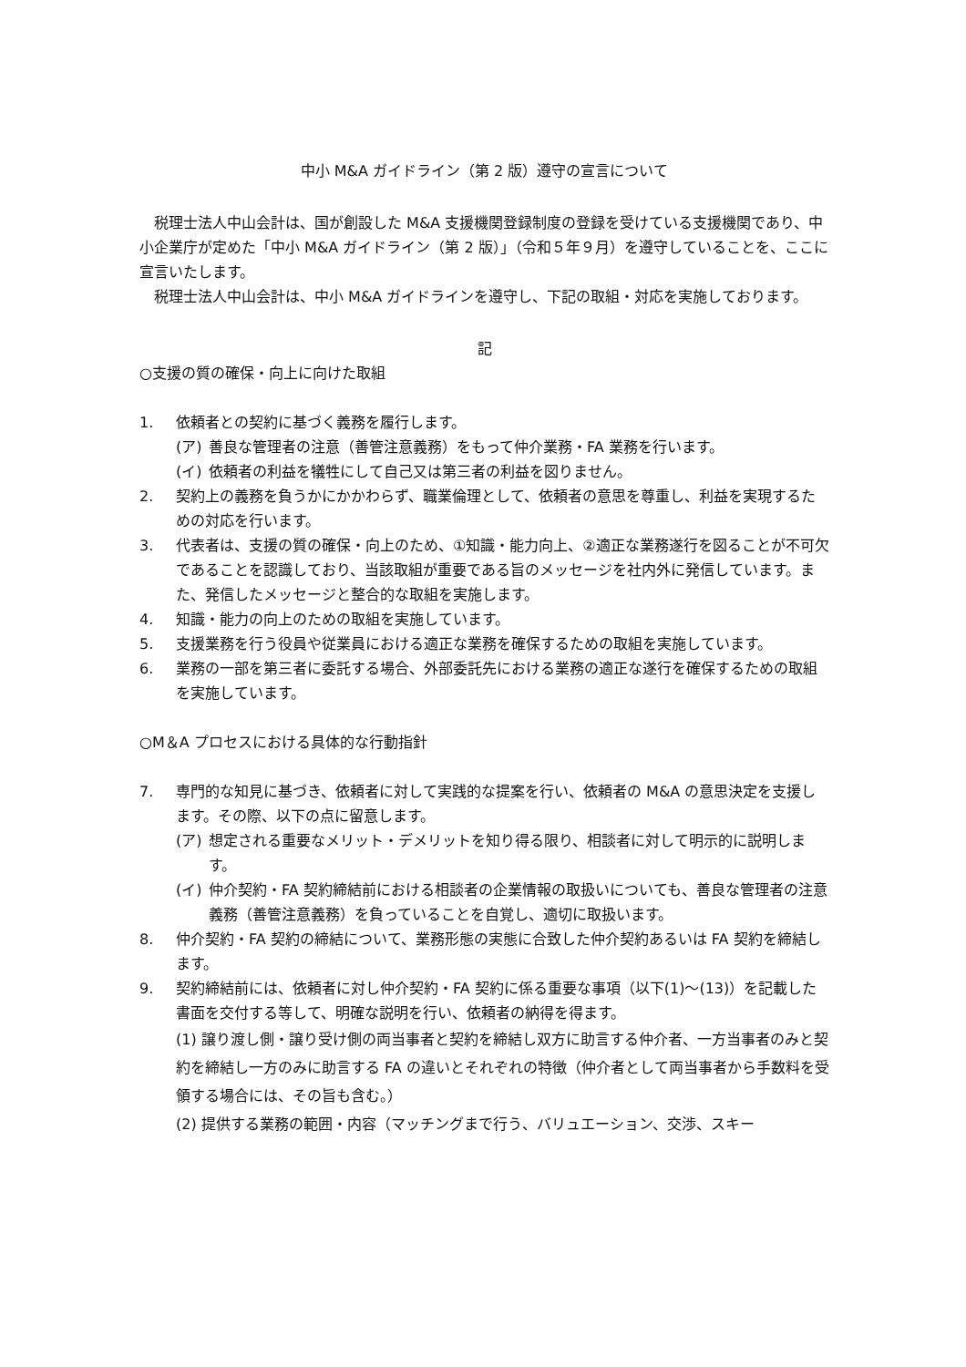中小 M&A ガイドライン（第 2 版）遵守の宣言について
税理士法人中山会計は、国が創設した M&A 支援機関登録制度の登録を受けている支援機関であり、中小企業庁が定めた「中小 M&A ガイドライン（第 2 版）」（令和５年９月）を遵守していることを、ここに宣言いたします。
税理士法人中山会計は、中小 M&A ガイドラインを遵守し、下記の取組・対応を実施しております。
記
○支援の質の確保・向上に向けた取組
1. 依頼者との契約に基づく義務を履行します。
(ア) 善良な管理者の注意（善管注意義務）をもって仲介業務・FA 業務を行います。
(イ) 依頼者の利益を犠牲にして自己又は第三者の利益を図りません。
2. 契約上の義務を負うかにかかわらず、職業倫理として、依頼者の意思を尊重し、利益を実現するための対応を行います。
3. 代表者は、支援の質の確保・向上のため、①知識・能力向上、②適正な業務遂行を図ることが不可欠であることを認識しており、当該取組が重要である旨のメッセージを社内外に発信しています。また、発信したメッセージと整合的な取組を実施します。
4. 知識・能力の向上のための取組を実施しています。
5. 支援業務を行う役員や従業員における適正な業務を確保するための取組を実施しています。
6. 業務の一部を第三者に委託する場合、外部委託先における業務の適正な遂行を確保するための取組を実施しています。
○M＆A プロセスにおける具体的な行動指針
7. 専門的な知見に基づき、依頼者に対して実践的な提案を行い、依頼者の M&A の意思決定を支援します。その際、以下の点に留意します。
(ア) 想定される重要なメリット・デメリットを知り得る限り、相談者に対して明示的に説明します。
(イ) 仲介契約・FA 契約締結前における相談者の企業情報の取扱いについても、善良な管理者の注意義務（善管注意義務）を負っていることを自覚し、適切に取扱います。
8. 仲介契約・FA 契約の締結について、業務形態の実態に合致した仲介契約あるいは FA 契約を締結します。
9. 契約締結前には、依頼者に対し仲介契約・FA 契約に係る重要な事項（以下(1)～(13)）を記載した書面を交付する等して、明確な説明を行い、依頼者の納得を得ます。
(1) 譲り渡し側・譲り受け側の両当事者と契約を締結し双方に助言する仲介者、一方当事者のみと契約を締結し一方のみに助言する FA の違いとそれぞれの特徴（仲介者として両当事者から手数料を受領する場合には、その旨も含む。）
(2) 提供する業務の範囲・内容（マッチングまで行う、バリュエーション、交渉、スキー